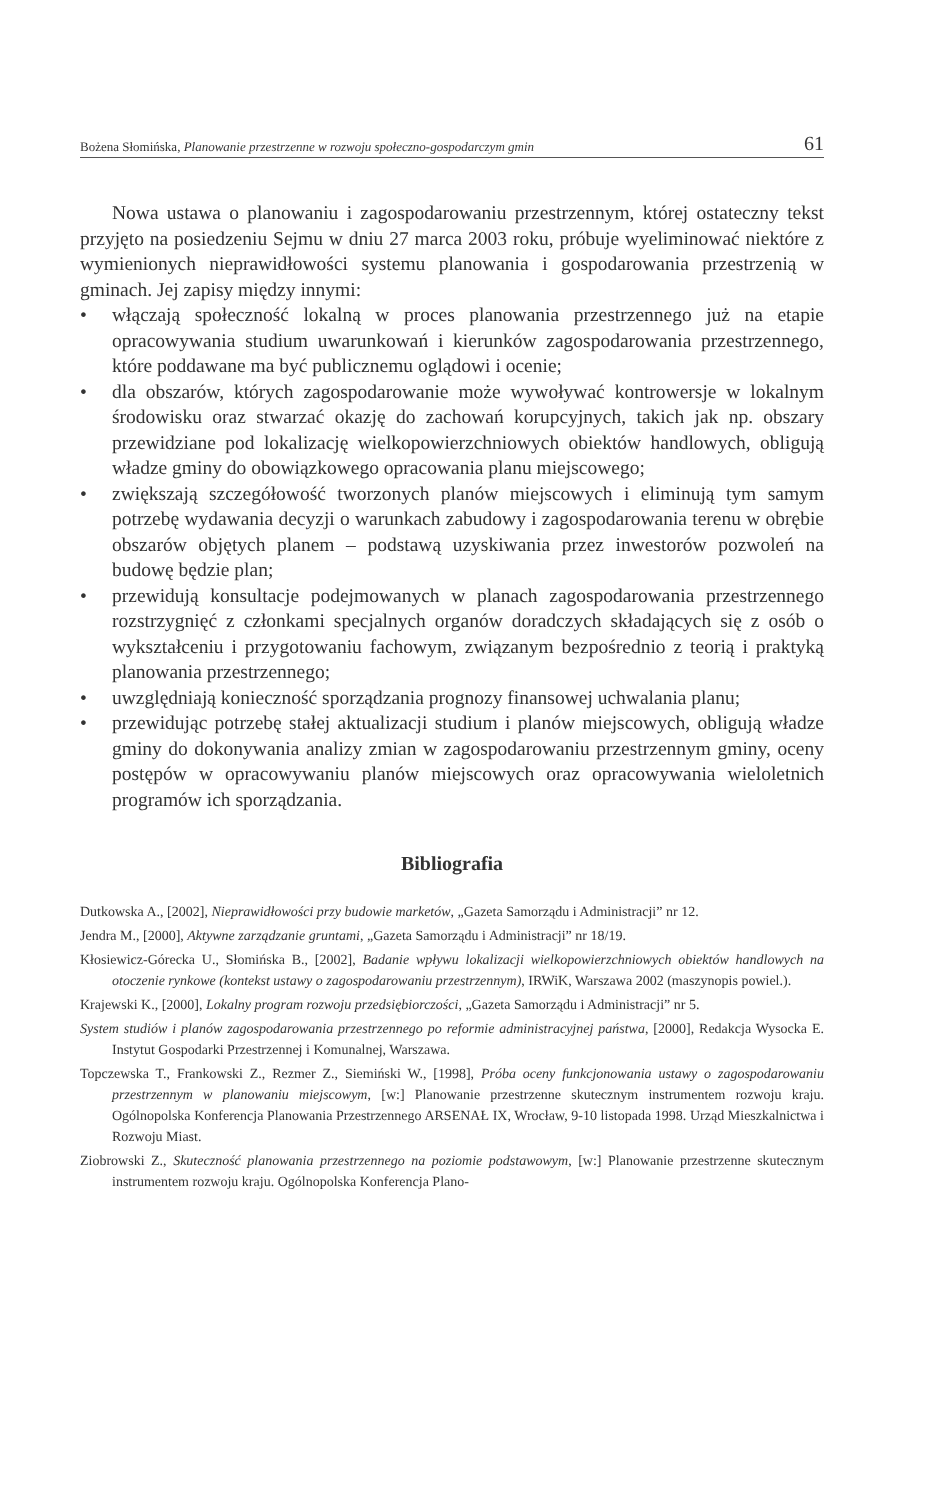Bożena Słomińska, Planowanie przestrzenne w rozwoju społeczno-gospodarczym gmin 61
Nowa ustawa o planowaniu i zagospodarowaniu przestrzennym, której ostateczny tekst przyjęto na posiedzeniu Sejmu w dniu 27 marca 2003 roku, próbuje wyeliminować niektóre z wymienionych nieprawidłowości systemu planowania i gospodarowania przestrzenią w gminach. Jej zapisy między innymi:
• włączają społeczność lokalną w proces planowania przestrzennego już na etapie opracowywania studium uwarunkowań i kierunków zagospodarowania przestrzennego, które poddawane ma być publicznemu oglądowi i ocenie;
• dla obszarów, których zagospodarowanie może wywoływać kontrowersje w lokalnym środowisku oraz stwarzać okazję do zachowań korupcyjnych, takich jak np. obszary przewidziane pod lokalizację wielkopowierzchniowych obiektów handlowych, obligują władze gminy do obowiązkowego opracowania planu miejscowego;
• zwiększają szczegółowość tworzonych planów miejscowych i eliminują tym samym potrzebę wydawania decyzji o warunkach zabudowy i zagospodarowania terenu w obrębie obszarów objętych planem – podstawą uzyskiwania przez inwestorów pozwoleń na budowę będzie plan;
• przewidują konsultacje podejmowanych w planach zagospodarowania przestrzennego rozstrzygnięć z członkami specjalnych organów doradczych składających się z osób o wykształceniu i przygotowaniu fachowym, związanym bezpośrednio z teorią i praktyką planowania przestrzennego;
• uwzględniają konieczność sporządzania prognozy finansowej uchwalania planu;
• przewidując potrzebę stałej aktualizacji studium i planów miejscowych, obligują władze gminy do dokonywania analizy zmian w zagospodarowaniu przestrzennym gminy, oceny postępów w opracowywaniu planów miejscowych oraz opracowywania wieloletnich programów ich sporządzania.
Bibliografia
Dutkowska A., [2002], Nieprawidłowości przy budowie marketów, „Gazeta Samorządu i Administracji” nr 12.
Jendra M., [2000], Aktywne zarządzanie gruntami, „Gazeta Samorządu i Administracji” nr 18/19.
Kłosiewicz-Górecka U., Słomińska B., [2002], Badanie wpływu lokalizacji wielkopowierzchniowych obiektów handlowych na otoczenie rynkowe (kontekst ustawy o zagospodarowaniu przestrzennym), IRWiK, Warszawa 2002 (maszynopis powiel.).
Krajewski K., [2000], Lokalny program rozwoju przedsiębiorczości, „Gazeta Samorządu i Administracji” nr 5.
System studiów i planów zagospodarowania przestrzennego po reformie administracyjnej państwa, [2000], Redakcja Wysocka E. Instytut Gospodarki Przestrzennej i Komunalnej, Warszawa.
Topczewska T., Frankowski Z., Rezmer Z., Siemiński W., [1998], Próba oceny funkcjonowania ustawy o zagospodarowaniu przestrzennym w planowaniu miejscowym, [w:] Planowanie przestrzenne skutecznym instrumentem rozwoju kraju. Ogólnopolska Konferencja Planowania Przestrzennego ARSENAŁ IX, Wrocław, 9-10 listopada 1998. Urząd Mieszkalnictwa i Rozwoju Miast.
Ziobrowski Z., Skuteczność planowania przestrzennego na poziomie podstawowym, [w:] Planowanie przestrzenne skutecznym instrumentem rozwoju kraju. Ogólnopolska Konferencja Plano-